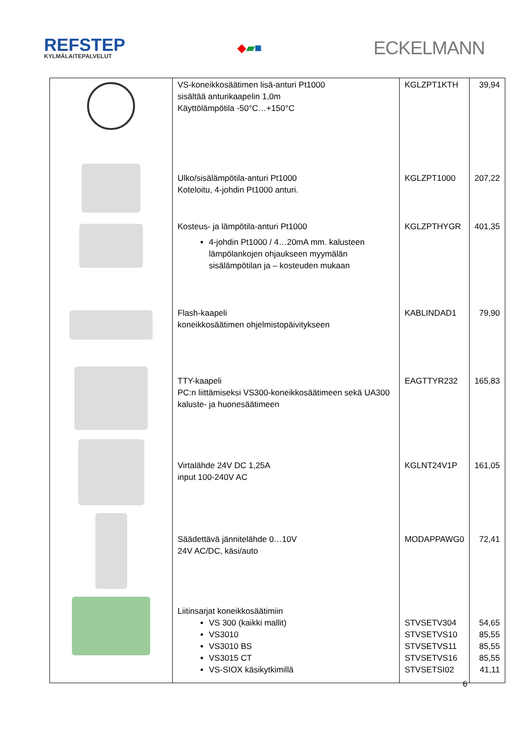REFSTEP
KYLMÄLAITEPALVELUT
◆▰■
ECKELMANN
| | VS-koneikkosäätimen lisä-anturi Pt1000 sisältää anturikaapelin 1,0m Käyttölämpötila -50°C…+150°C | KGLZPT1KTH | 39,94 |
| | Ulko/sisälämpötila-anturi Pt1000 Koteloitu, 4-johdin Pt1000 anturi. | KGLZPT1000 | 207,22 |
| | Kosteus- ja lämpötila-anturi Pt1000 4-johdin Pt1000 / 4…20mA mm. kalusteen lämpölankojen ohjaukseen myymälän sisälämpötilan ja – kosteuden mukaan | KGLZPTHYGR | 401,35 |
| | Flash-kaapeli koneikkosäätimen ohjelmistopäivitykseen | KABLINDAD1 | 79,90 |
| | TTY-kaapeli PC:n liittämiseksi VS300-koneikkosäätimeen sekä UA300 kaluste- ja huonesäätimeen | EAGTTYR232 | 165,83 |
| | Virtalähde 24V DC 1,25A input 100-240V AC | KGLNT24V1P | 161,05 |
| | Säädettävä jännitelähde 0…10V 24V AC/DC, käsi/auto | MODAPPAWG0 | 72,41 |
| | Liitinsarjat koneikkosäätimiin VS 300 (kaikki mallit) VS3010 VS3010 BS VS3015 CT VS-SIOX käsikytkimillä | STVSETV304 STVSETVS10 STVSETVS11 STVSETVS16 STVSETSI02 | 54,65 85,55 85,55 85,55 41,11 |
6